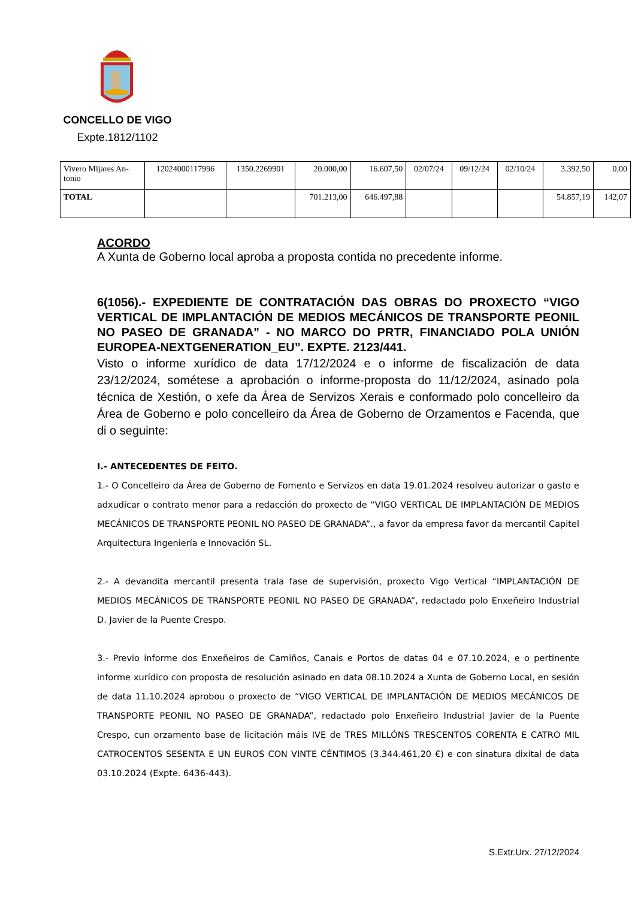CONCELLO DE VIGO
Expte.1812/1102
| Vivero Mijares An-tonio | 12024000117996 | 1350.2269901 | 20.000,00 | 16.607,50 | 02/07/24 | 09/12/24 | 02/10/24 | 3.392,50 | 0,00 |
| TOTAL | | | 701.213,00 | 646.497,88 | | | | 54.857,19 | 142,07 |
ACORDO
A Xunta de Goberno local aproba a proposta contida no precedente informe.
6(1056).- EXPEDIENTE DE CONTRATACIÓN DAS OBRAS DO PROXECTO “VIGO VERTICAL DE IMPLANTACIÓN DE MEDIOS MECÁNICOS DE TRANSPORTE PEONIL NO PASEO DE GRANADA” - NO MARCO DO PRTR, FINANCIADO POLA UNIÓN EUROPEA-NEXTGENERATION_EU”. EXPTE. 2123/441.
Visto o informe xurídico de data 17/12/2024 e o informe de fiscalización de data 23/12/2024, sométese a aprobación o informe-proposta do 11/12/2024, asinado pola técnica de Xestión, o xefe da Área de Servizos Xerais e conformado polo concelleiro da Área de Goberno e polo concelleiro da Área de Goberno de Orzamentos e Facenda, que di o seguinte:
I.- ANTECEDENTES DE FEITO.
1.- O Concelleiro da Área de Goberno de Fomento e Servizos en data 19.01.2024 resolveu autorizar o gasto e adxudicar o contrato menor para a redacción do proxecto de “VIGO VERTICAL DE IMPLANTACIÓN DE MEDIOS MECÁNICOS DE TRANSPORTE PEONIL NO PASEO DE GRANADA”., a favor da empresa favor da mercantil Capitel Arquitectura Ingeniería e Innovación SL.
2.- A devandita mercantil presenta trala fase de supervisión, proxecto Vigo Vertical “IMPLANTACIÓN DE MEDIOS MECÁNICOS DE TRANSPORTE PEONIL NO PASEO DE GRANADA”, redactado polo Enxeñeiro Industrial D. Javier de la Puente Crespo.
3.- Previo informe dos Enxeñeiros de Camiños, Canais e Portos de datas 04 e 07.10.2024, e o pertinente informe xurídico con proposta de resolución asinado en data 08.10.2024 a Xunta de Goberno Local, en sesión de data 11.10.2024 aprobou o proxecto de “VIGO VERTICAL DE IMPLANTACIÓN DE MEDIOS MECÁNICOS DE TRANSPORTE PEONIL NO PASEO DE GRANADA”, redactado polo Enxeñeiro Industrial Javier de la Puente Crespo, cun orzamento base de licitación máis IVE de TRES MILLÓNS TRESCENTOS CORENTA E CATRO MIL CATROCENTOS SESENTA E UN EUROS CON VINTE CÉNTIMOS (3.344.461,20 €) e con sinatura dixital de data 03.10.2024 (Expte. 6436-443).
S.Extr.Urx. 27/12/2024